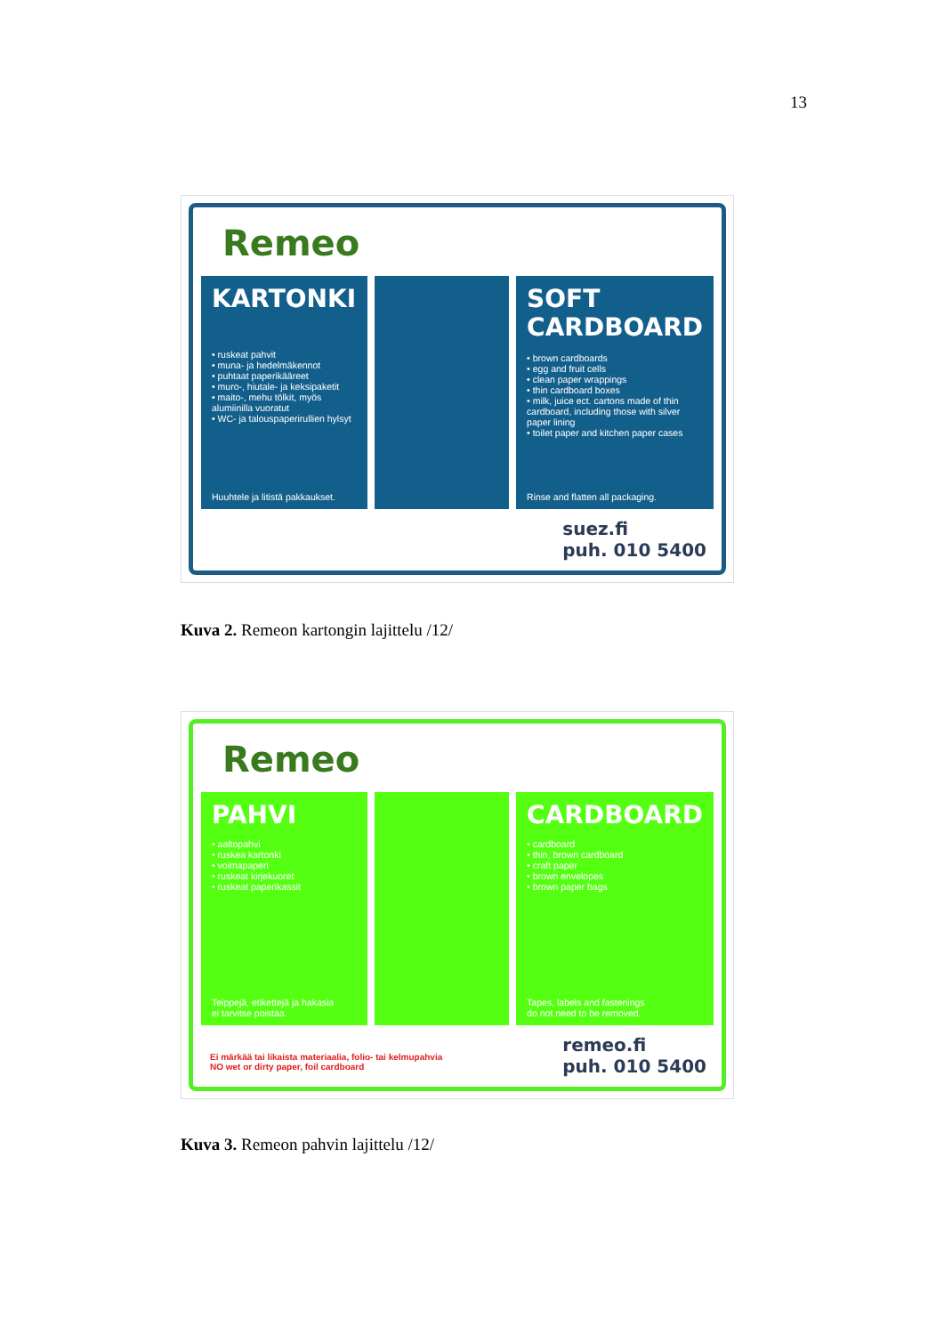13
Remeo
KARTONKI
• ruskeat pahvit
• muna- ja hedelmäkennot
• puhtaat paperikääreet
• muro-, hiutale- ja keksipaketit
• maito-, mehu tölkit, myös alumiinilla vuoratut
• WC- ja talouspaperirullien hylsyt
Huuhtele ja litistä pakkaukset.
SOFT
CARDBOARD
• brown cardboards
• egg and fruit cells
• clean paper wrappings
• thin cardboard boxes
• milk, juice ect. cartons made of thin cardboard, including those with silver paper lining
• toilet paper and kitchen paper cases
Rinse and flatten all packaging.
suez.fi
puh. 010 5400
Kuva 2. Remeon kartongin lajittelu /12/
Remeo
PAHVI
• aaltopahvi
• ruskea kartonki
• voimapaperi
• ruskeat kirjekuoret
• ruskeat paperikassit
Teippejä, etikettejä ja hakasia
ei tarvitse poistaa.
CARDBOARD
• cardboard
• thin, brown cardboard
• craft paper
• brown envelopes
• brown paper bags
Tapes, labels and fastenings
do not need to be removed.
Ei märkää tai likaista materiaalia, folio- tai kelmupahvia
NO wet or dirty paper, foil cardboard
remeo.fi
puh. 010 5400
Kuva 3. Remeon pahvin lajittelu /12/